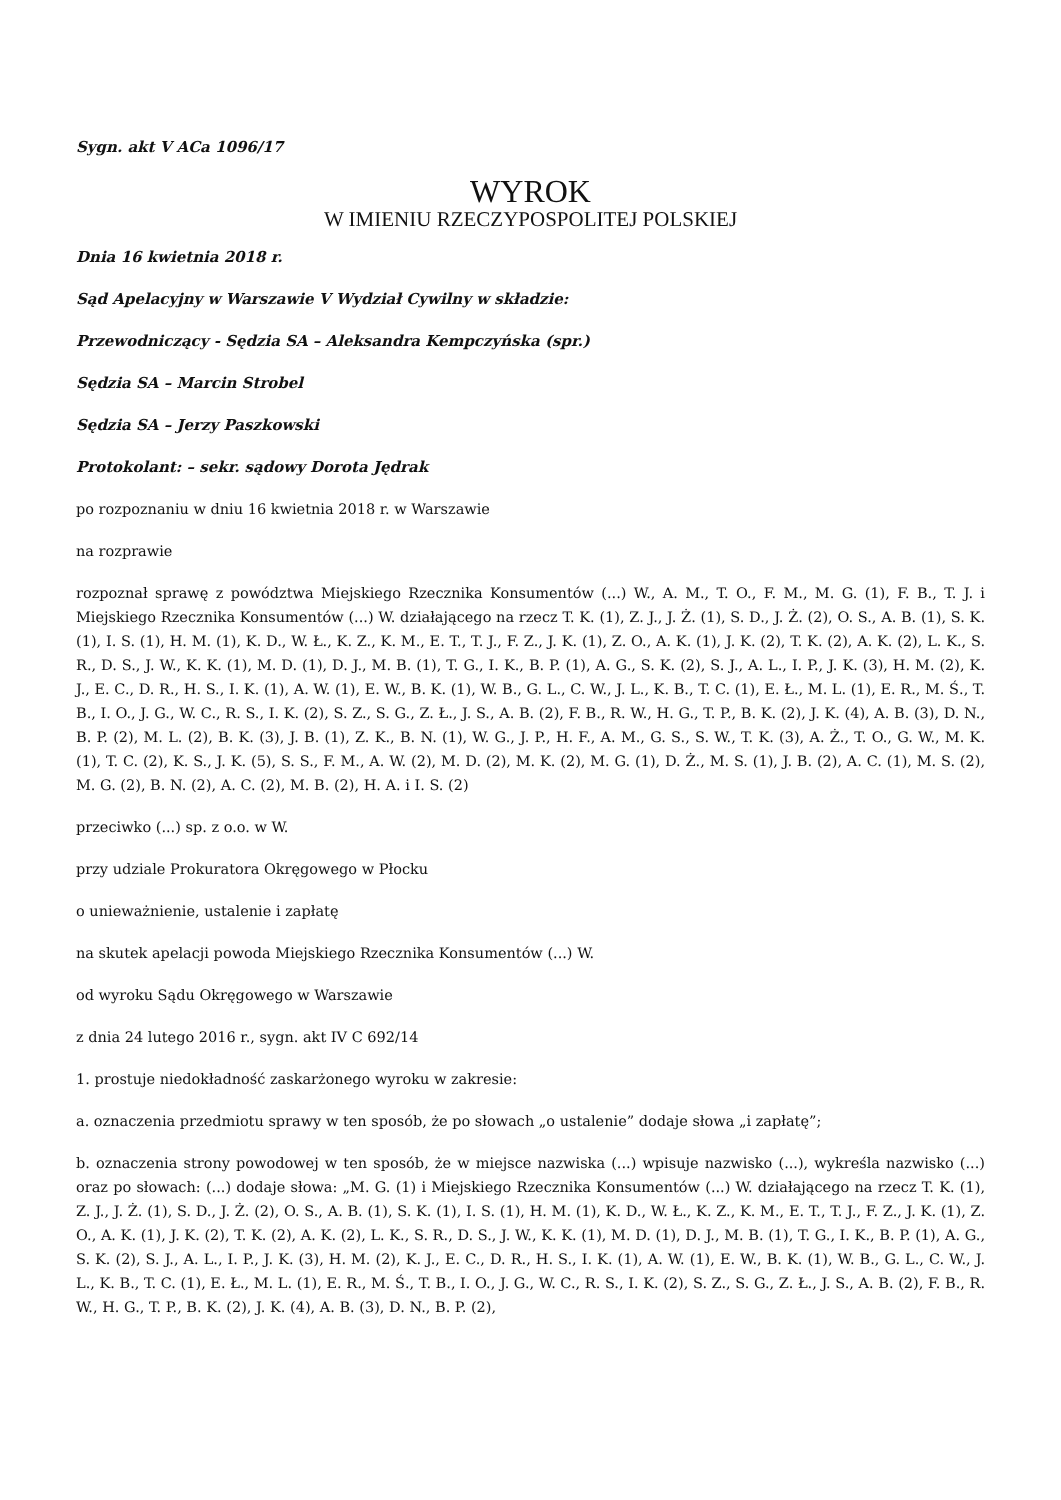Sygn. akt V ACa 1096/17
WYROK
W IMIENIU RZECZYPOSPOLITEJ POLSKIEJ
Dnia 16 kwietnia 2018 r.
Sąd Apelacyjny w Warszawie V Wydział Cywilny w składzie:
Przewodniczący - Sędzia SA – Aleksandra Kempczyńska (spr.)
Sędzia SA – Marcin Strobel
Sędzia SA – Jerzy Paszkowski
Protokolant: – sekr. sądowy Dorota Jędrak
po rozpoznaniu w dniu 16 kwietnia 2018 r. w Warszawie
na rozprawie
rozpoznał sprawę z powództwa Miejskiego Rzecznika Konsumentów (...) W., A. M., T. O., F. M., M. G. (1), F. B., T. J. i Miejskiego Rzecznika Konsumentów (...) W. działającego na rzecz T. K. (1), Z. J., J. Ż. (1), S. D., J. Ż. (2), O. S., A. B. (1), S. K. (1), I. S. (1), H. M. (1), K. D., W. Ł., K. Z., K. M., E. T., T. J., F. Z., J. K. (1), Z. O., A. K. (1), J. K. (2), T. K. (2), A. K. (2), L. K., S. R., D. S., J. W., K. K. (1), M. D. (1), D. J., M. B. (1), T. G., I. K., B. P. (1), A. G., S. K. (2), S. J., A. L., I. P., J. K. (3), H. M. (2), K. J., E. C., D. R., H. S., I. K. (1), A. W. (1), E. W., B. K. (1), W. B., G. L., C. W., J. L., K. B., T. C. (1), E. Ł., M. L. (1), E. R., M. Ś., T. B., I. O., J. G., W. C., R. S., I. K. (2), S. Z., S. G., Z. Ł., J. S., A. B. (2), F. B., R. W., H. G., T. P., B. K. (2), J. K. (4), A. B. (3), D. N., B. P. (2), M. L. (2), B. K. (3), J. B. (1), Z. K., B. N. (1), W. G., J. P., H. F., A. M., G. S., S. W., T. K. (3), A. Ż., T. O., G. W., M. K. (1), T. C. (2), K. S., J. K. (5), S. S., F. M., A. W. (2), M. D. (2), M. K. (2), M. G. (1), D. Ż., M. S. (1), J. B. (2), A. C. (1), M. S. (2), M. G. (2), B. N. (2), A. C. (2), M. B. (2), H. A. i I. S. (2)
przeciwko (...) sp. z o.o. w W.
przy udziale Prokuratora Okręgowego w Płocku
o unieważnienie, ustalenie i zapłatę
na skutek apelacji powoda Miejskiego Rzecznika Konsumentów (...) W.
od wyroku Sądu Okręgowego w Warszawie
z dnia 24 lutego 2016 r., sygn. akt IV C 692/14
1. prostuje niedokładność zaskarżonego wyroku w zakresie:
a. oznaczenia przedmiotu sprawy w ten sposób, że po słowach „o ustalenie” dodaje słowa „i zapłatę”;
b. oznaczenia strony powodowej w ten sposób, że w miejsce nazwiska (...) wpisuje nazwisko (...), wykreśla nazwisko (...) oraz po słowach: (...) dodaje słowa: „M. G. (1) i Miejskiego Rzecznika Konsumentów (...) W. działającego na rzecz T. K. (1), Z. J., J. Ż. (1), S. D., J. Ż. (2), O. S., A. B. (1), S. K. (1), I. S. (1), H. M. (1), K. D., W. Ł., K. Z., K. M., E. T., T. J., F. Z., J. K. (1), Z. O., A. K. (1), J. K. (2), T. K. (2), A. K. (2), L. K., S. R., D. S., J. W., K. K. (1), M. D. (1), D. J., M. B. (1), T. G., I. K., B. P. (1), A. G., S. K. (2), S. J., A. L., I. P., J. K. (3), H. M. (2), K. J., E. C., D. R., H. S., I. K. (1), A. W. (1), E. W., B. K. (1), W. B., G. L., C. W., J. L., K. B., T. C. (1), E. Ł., M. L. (1), E. R., M. Ś., T. B., I. O., J. G., W. C., R. S., I. K. (2), S. Z., S. G., Z. Ł., J. S., A. B. (2), F. B., R. W., H. G., T. P., B. K. (2), J. K. (4), A. B. (3), D. N., B. P. (2),